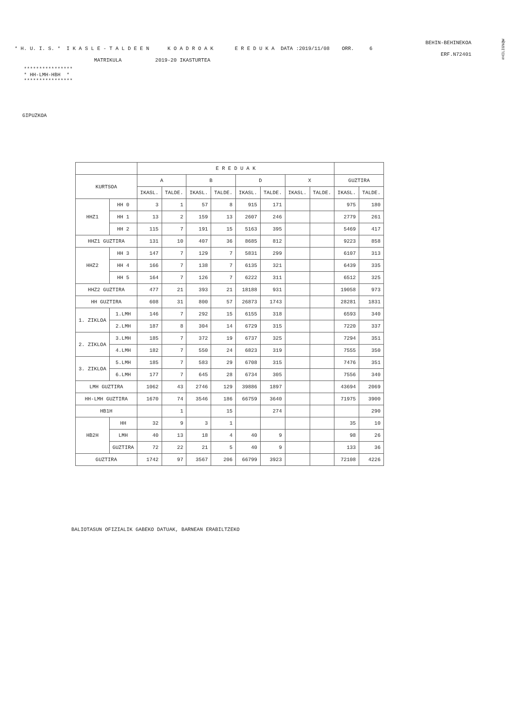BEHIN-BEHINEKOA
* H. U. I. S. * I K A S L E - T A L D E E N K O A D R O A K E R E D U K A DATA :2019/11/08 ORR. 6
ERF.N72401
MATRIKULA 2019-20 IKASTURTEA
**************** * HH-LMH-HBH * ****************
GIPUZKOA
#HILIG%QW
| | | E R E D U A K | | | | | | | | | |
| --- | --- | --- | --- | --- | --- | --- | --- | --- | --- | --- | --- |
| KURTSOA | | A | | B | | D | | X | | GUZTIRA | |
| | | IKASL. | TALDE. | IKASL. | TALDE. | IKASL. | TALDE. | IKASL. | TALDE. | IKASL. | TALDE. |
| HHZ1 | HH 0 | 3 | 1 | 57 | 8 | 915 | 171 | | | 975 | 180 |
| | HH 1 | 13 | 2 | 159 | 13 | 2607 | 246 | | | 2779 | 261 |
| | HH 2 | 115 | 7 | 191 | 15 | 5163 | 395 | | | 5469 | 417 |
| HHZ1 GUZTIRA | | 131 | 10 | 407 | 36 | 8685 | 812 | | | 9223 | 858 |
| HHZ2 | HH 3 | 147 | 7 | 129 | 7 | 5831 | 299 | | | 6107 | 313 |
| | HH 4 | 166 | 7 | 138 | 7 | 6135 | 321 | | | 6439 | 335 |
| | HH 5 | 164 | 7 | 126 | 7 | 6222 | 311 | | | 6512 | 325 |
| HHZ2 GUZTIRA | | 477 | 21 | 393 | 21 | 18188 | 931 | | | 19058 | 973 |
| HH GUZTIRA | | 608 | 31 | 800 | 57 | 26873 | 1743 | | | 28281 | 1831 |
| 1. ZIKLOA | 1.LMH | 146 | 7 | 292 | 15 | 6155 | 318 | | | 6593 | 340 |
| | 2.LMH | 187 | 8 | 304 | 14 | 6729 | 315 | | | 7220 | 337 |
| 2. ZIKLOA | 3.LMH | 185 | 7 | 372 | 19 | 6737 | 325 | | | 7294 | 351 |
| | 4.LMH | 182 | 7 | 550 | 24 | 6823 | 319 | | | 7555 | 350 |
| 3. ZIKLOA | 5.LMH | 185 | 7 | 583 | 29 | 6708 | 315 | | | 7476 | 351 |
| | 6.LMH | 177 | 7 | 645 | 28 | 6734 | 305 | | | 7556 | 340 |
| LMH GUZTIRA | | 1062 | 43 | 2746 | 129 | 39886 | 1897 | | | 43694 | 2069 |
| HH-LMH GUZTIRA | | 1670 | 74 | 3546 | 186 | 66759 | 3640 | | | 71975 | 3900 |
| HB1H | | | 1 | | 15 | | 274 | | | | 290 |
| HB2H | HH | 32 | 9 | 3 | 1 | | | | | 35 | 10 |
| | LMH | 40 | 13 | 18 | 4 | 40 | 9 | | | 98 | 26 |
| | GUZTIRA | 72 | 22 | 21 | 5 | 40 | 9 | | | 133 | 36 |
| GUZTIRA | | 1742 | 97 | 3567 | 206 | 66799 | 3923 | | | 72108 | 4226 |
BALIOTASUN OFIZIALIK GABEKO DATUAK, BARNEAN ERABILTZEKO